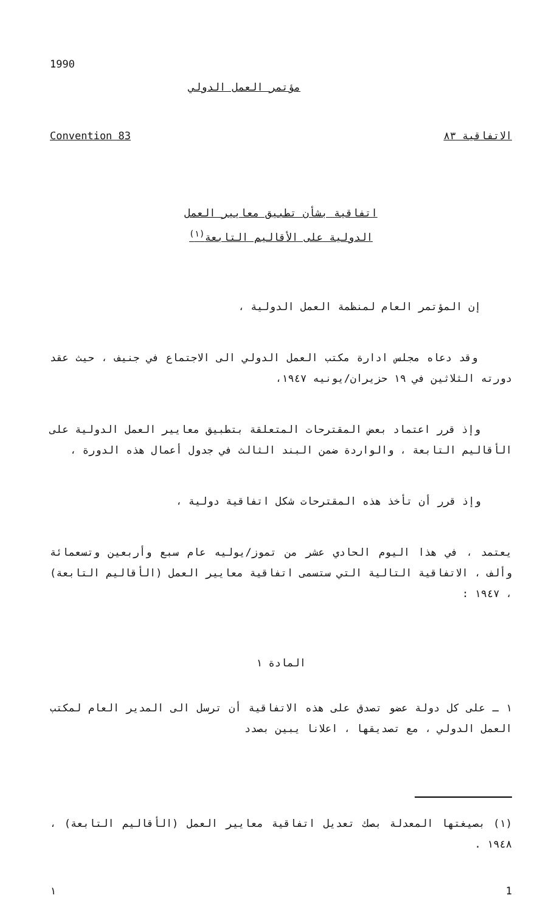1990
مؤتمر العمل الدولي
Convention 83 الاتفاقية ٨٣
اتفاقية بشأن تطبيق معايير العمل
الدولية على الأقاليم التابعة<sup>(١)</sup>
إن المؤتمر العام لمنظمة العمل الدولية ،
وقد دعاه مجلس ادارة مكتب العمل الدولي الى الاجتماع في جنيف ، حيث عقد دورته الثلاثين في ١٩ حزيران/يونيه ١٩٤٧،
وإذ قرر اعتماد بعض المقترحات المتعلقة بتطبيق معايير العمل الدولية على الأقاليم التابعة ، والواردة ضمن البند الثالث في جدول أعمال هذه الدورة ،
وإذ قرر أن تأخذ هذه المقترحات شكل اتفاقية دولية ،
يعتمد ، في هذا اليوم الحادي عشر من تموز/يوليه عام سبع وأربعين وتسعمائة وألف ، الاتفاقية التالية التي ستسمى اتفاقية معايير العمل (الأقاليم التابعة) ، ١٩٤٧ :
المادة ١
١ ـ على كل دولة عضو تصدق على هذه الاتفاقية أن ترسل الى المدير العام لمكتب العمل الدولي ، مع تصديقها ، اعلانا يبين بصدد
(١) بصيغتها المعدلة بصك تعديل اتفاقية معايير العمل (الأقاليم التابعة) ، ١٩٤٨ .
١ 1